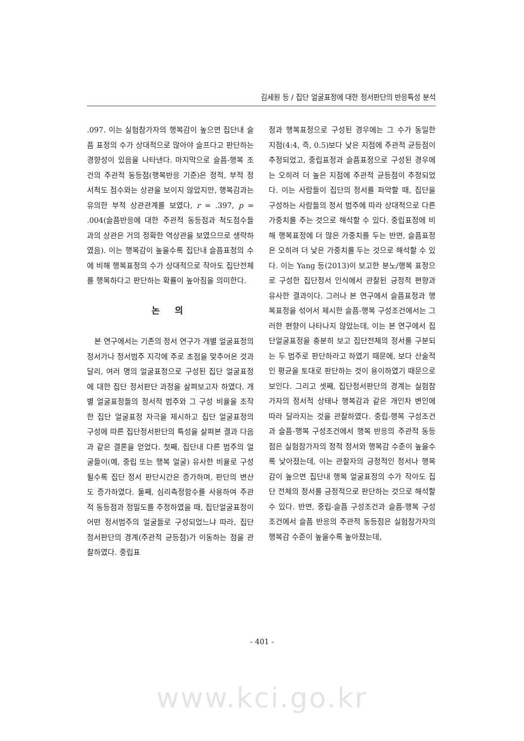김세원 등 / 집단 얼굴표정에 대한 정서판단의 반응특성 분석
.097. 이는 실험참가자의 행복감이 높으면 집단내 슬픔 표정의 수가 상대적으로 많아야 슬프다고 판단하는 경향성이 있음을 나타낸다. 마지막으로 슬픔-행복 조건의 주관적 동등점(행복반응 기준)은 정적, 부적 정서척도 점수와는 상관을 보이지 않았지만, 행복감과는 유의한 부적 상관관계를 보였다, r = .397, p = .004(슬픔반응에 대한 주관적 동등점과 척도점수들과의 상관은 거의 정확한 역상관을 보였으므로 생략하였음). 이는 행복감이 높을수록 집단내 슬픔표정의 수에 비해 행복표정의 수가 상대적으로 작아도 집단전체를 행복하다고 판단하는 확률이 높아짐을 의미한다.
논 의
본 연구에서는 기존의 정서 연구가 개별 얼굴표정의 정서가나 정서범주 지각에 주로 초점을 맞추어온 것과 달리, 여러 명의 얼굴표정으로 구성된 집단 얼굴표정에 대한 집단 정서판단 과정을 살펴보고자 하였다. 개별 얼굴표정들의 정서적 범주와 그 구성 비율을 조작한 집단 얼굴표정 자극을 제시하고 집단 얼굴표정의 구성에 따른 집단정서판단의 특성을 살펴본 결과 다음과 같은 결론을 얻었다. 첫째, 집단내 다른 범주의 얼굴들이(예, 중립 또는 행복 얼굴) 유사한 비율로 구성될수록 집단 정서 판단시간은 증가하며, 판단의 변산도 증가하였다. 둘째, 심리측정함수를 사용하여 주관적 동등점과 정밀도를 추정하였을 때, 집단얼굴표정이 어떤 정서범주의 얼굴들로 구성되었느냐 따라, 집단 정서판단의 경계(주관적 균등점)가 이동하는 점을 관찰하였다. 중립표
정과 행복표정으로 구성된 경우에는 그 수가 동일한 지점(4:4, 즉, 0.5)보다 낮은 지점에 주관적 균등점이 추정되었고, 중립표정과 슬픔표정으로 구성된 경우에는 오히려 더 높은 지점에 주관적 균등점이 추정되었다. 이는 사람들이 집단의 정서를 파악할 때, 집단을 구성하는 사람들의 정서 범주에 따라 상대적으로 다른 가중치를 주는 것으로 해석할 수 있다. 중립표정에 비해 행복표정에 더 많은 가중치를 두는 반면, 슬픔표정은 오히려 더 낮은 가중치를 두는 것으로 해석할 수 있다. 이는 Yang 등(2013)이 보고한 분노/행복 표정으로 구성한 집단정서 인식에서 관찰된 긍정적 편향과 유사한 결과이다. 그러나 본 연구에서 슬픔표정과 행복표정을 섞어서 제시한 슬픔-행복 구성조건에서는 그러한 편향이 나타나지 않았는데, 이는 본 연구에서 집단얼굴표정을 충분히 보고 집단전체의 정서를 구분되는 두 범주로 판단하라고 하였기 때문에, 보다 산술적인 평균을 토대로 판단하는 것이 용이하였기 때문으로 보인다. 그리고 셋째, 집단정서판단의 경계는 실험참가자의 정서적 상태나 행복감과 같은 개인차 변인에 따라 달라지는 것을 관찰하였다. 중립-행복 구성조건과 슬픔-행복 구성조건에서 행복 반응의 주관적 동등점은 실험참가자의 정적 정서와 행복감 수준이 높을수록 낮아졌는데, 이는 관찰자의 긍정적인 정서나 행복감이 높으면 집단내 행복 얼굴표정의 수가 작아도 집단 전체의 정서를 긍정적으로 판단하는 것으로 해석할 수 있다. 반면, 중립-슬픔 구성조건과 슬픔-행복 구성조건에서 슬픔 반응의 주관적 동등점은 실험참가자의 행복감 수준이 높을수록 높아졌는데,
- 401 -
www.kci.go.kr